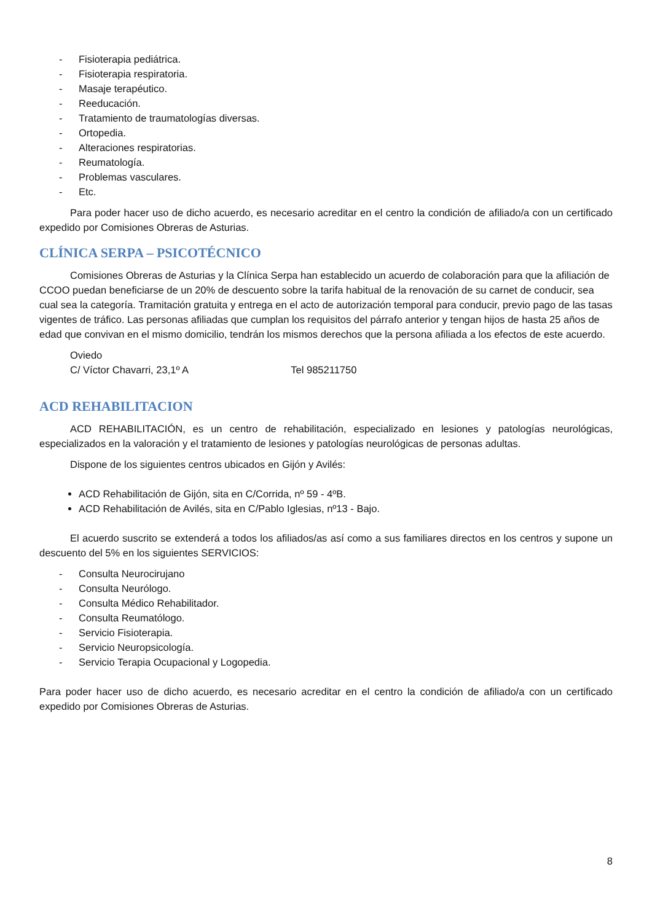- Fisioterapia pediátrica.
- Fisioterapia respiratoria.
- Masaje terapéutico.
- Reeducación.
- Tratamiento de traumatologías diversas.
- Ortopedia.
- Alteraciones respiratorias.
- Reumatología.
- Problemas vasculares.
- Etc.
Para poder hacer uso de dicho acuerdo, es necesario acreditar en el centro la condición de afiliado/a con un certificado expedido por Comisiones Obreras de Asturias.
CLÍNICA SERPA – PSICOTÉCNICO
Comisiones Obreras de Asturias y la Clínica Serpa han establecido un acuerdo de colaboración para que la afiliación de CCOO puedan beneficiarse de un 20% de descuento sobre la tarifa habitual de la renovación de su carnet de conducir, sea cual sea la categoría. Tramitación gratuita y entrega en el acto de autorización temporal para conducir, previo pago de las tasas vigentes de tráfico. Las personas afiliadas que cumplan los requisitos del párrafo anterior y tengan hijos de hasta 25 años de edad que convivan en el mismo domicilio, tendrán los mismos derechos que la persona afiliada a los efectos de este acuerdo.
Oviedo
C/ Víctor Chavarri, 23,1º A Tel 985211750
ACD REHABILITACION
ACD REHABILITACIÓN, es un centro de rehabilitación, especializado en lesiones y patologías neurológicas, especializados en la valoración y el tratamiento de lesiones y patologías neurológicas de personas adultas.
Dispone de los siguientes centros ubicados en Gijón y Avilés:
ACD Rehabilitación de Gijón, sita en C/Corrida, nº 59 - 4ºB.
ACD Rehabilitación de Avilés, sita en C/Pablo Iglesias, nº13 - Bajo.
El acuerdo suscrito se extenderá a todos los afiliados/as así como a sus familiares directos en los centros y supone un descuento del 5% en los siguientes SERVICIOS:
- Consulta Neurocirujano
- Consulta Neurólogo.
- Consulta Médico Rehabilitador.
- Consulta Reumatólogo.
- Servicio Fisioterapia.
- Servicio Neuropsicología.
- Servicio Terapia Ocupacional y Logopedia.
Para poder hacer uso de dicho acuerdo, es necesario acreditar en el centro la condición de afiliado/a con un certificado expedido por Comisiones Obreras de Asturias.
8